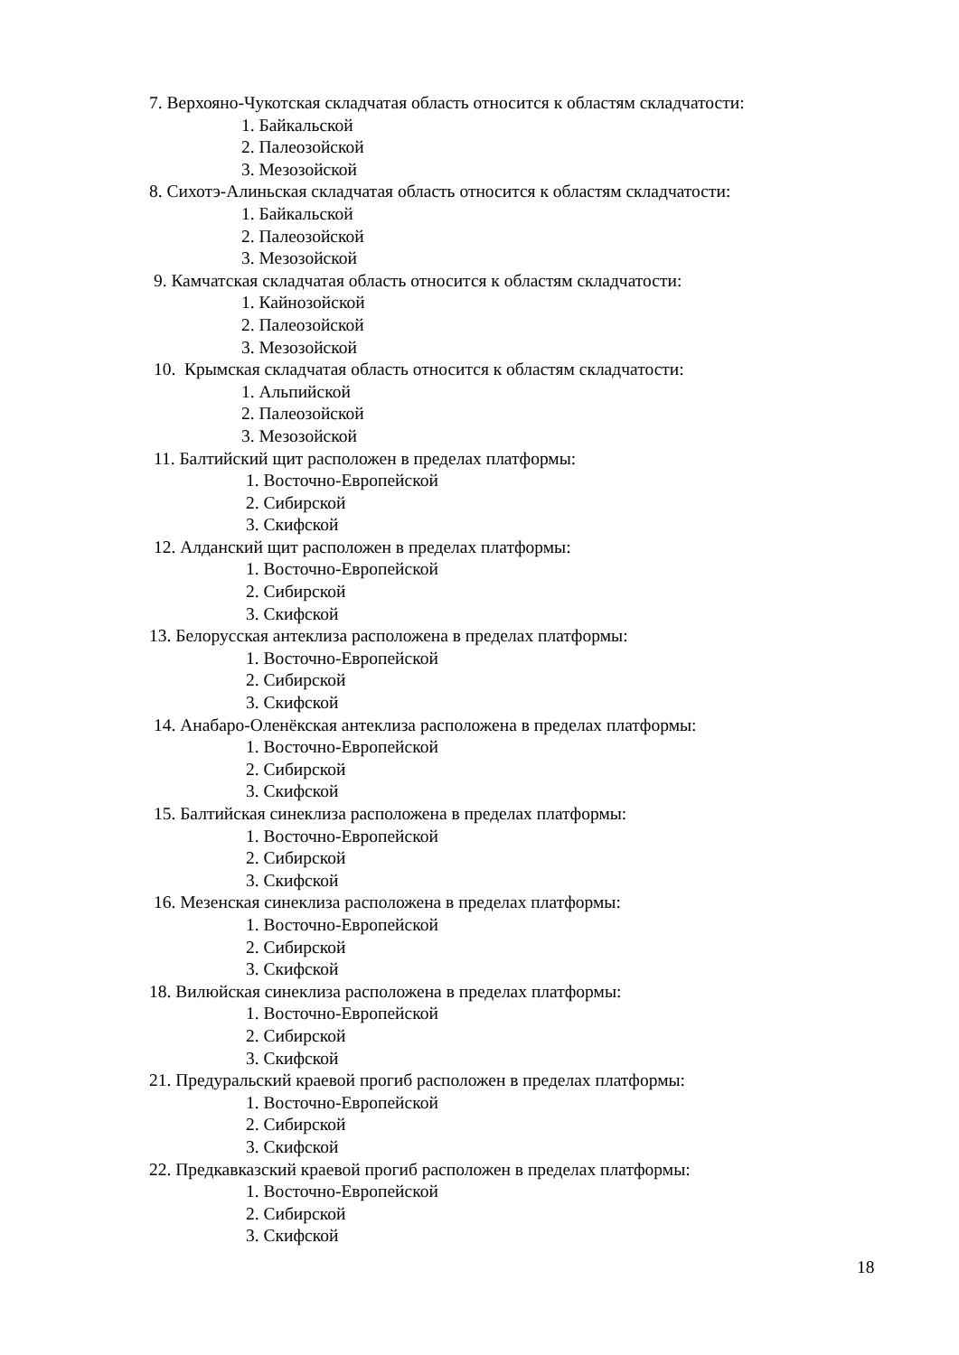7. Верхояно-Чукотская складчатая область относится к областям складчатости:
1. Байкальской
2. Палеозойской
3. Мезозойской
8. Сихотэ-Алиньская складчатая область относится к областям складчатости:
1. Байкальской
2. Палеозойской
3. Мезозойской
9. Камчатская складчатая область относится к областям складчатости:
1. Кайнозойской
2. Палеозойской
3. Мезозойской
10. Крымская складчатая область относится к областям складчатости:
1. Альпийской
2. Палеозойской
3. Мезозойской
11. Балтийский щит расположен в пределах платформы:
1. Восточно-Европейской
2. Сибирской
3. Скифской
12. Алданский щит расположен в пределах платформы:
1. Восточно-Европейской
2. Сибирской
3. Скифской
13. Белорусская антеклиза расположена в пределах платформы:
1. Восточно-Европейской
2. Сибирской
3. Скифской
14. Анабаро-Оленёкская антеклиза расположена в пределах платформы:
1. Восточно-Европейской
2. Сибирской
3. Скифской
15. Балтийская синеклиза расположена в пределах платформы:
1. Восточно-Европейской
2. Сибирской
3. Скифской
16. Мезенская синеклиза расположена в пределах платформы:
1. Восточно-Европейской
2. Сибирской
3. Скифской
18. Вилюйская синеклиза расположена в пределах платформы:
1. Восточно-Европейской
2. Сибирской
3. Скифской
21. Предуральский краевой прогиб расположен в пределах платформы:
1. Восточно-Европейской
2. Сибирской
3. Скифской
22. Предкавказский краевой прогиб расположен в пределах платформы:
1. Восточно-Европейской
2. Сибирской
3. Скифской
18